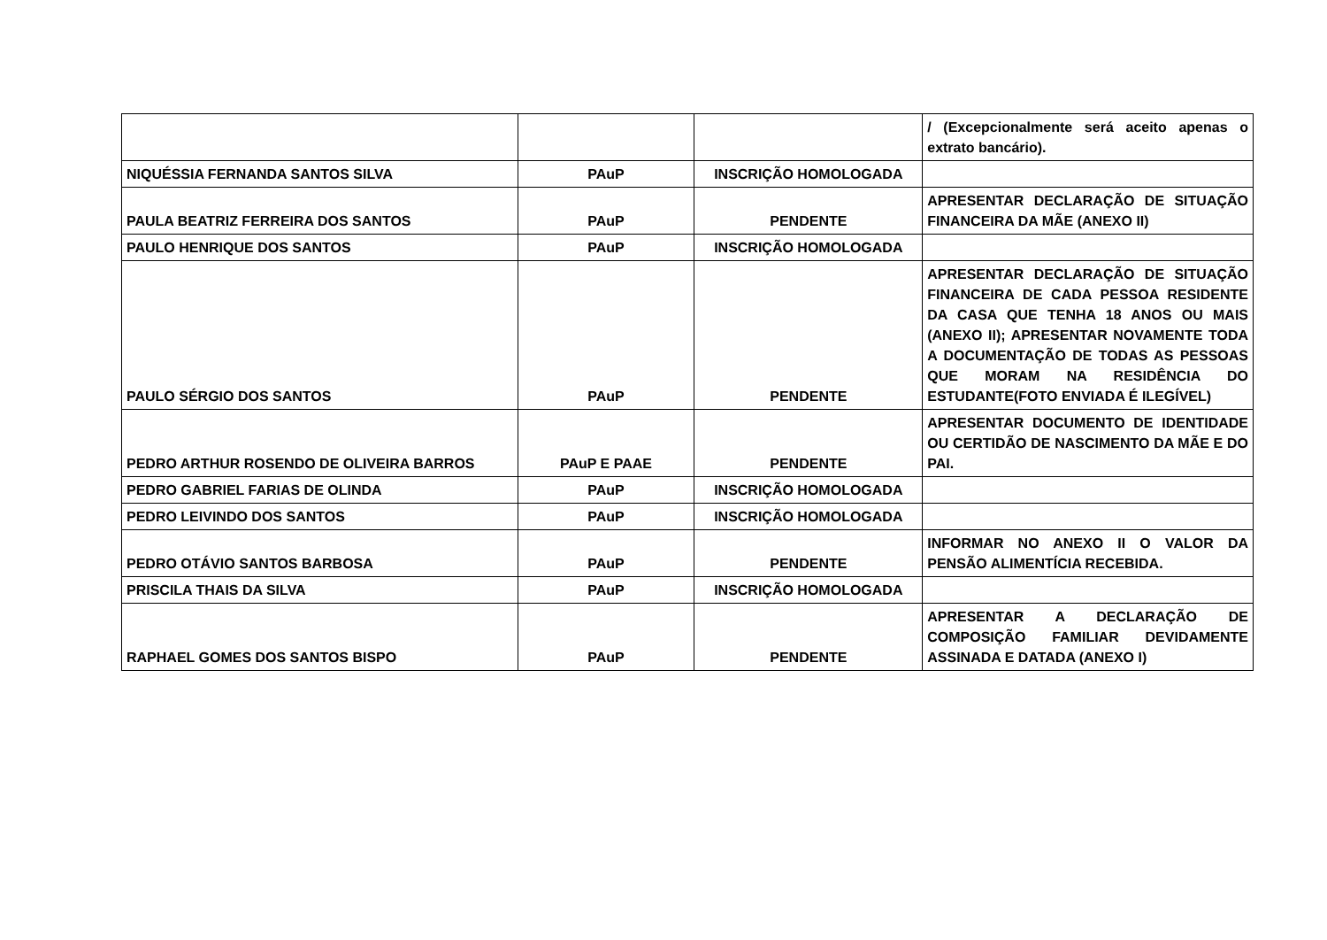| | | | / (Excepcionalmente será aceito apenas o extrato bancário). |
| NIQUÉSSIA FERNANDA SANTOS SILVA | PAuP | INSCRIÇÃO HOMOLOGADA | |
| PAULA BEATRIZ FERREIRA DOS SANTOS | PAuP | PENDENTE | APRESENTAR DECLARAÇÃO DE SITUAÇÃO FINANCEIRA DA MÃE (ANEXO II) |
| PAULO HENRIQUE DOS SANTOS | PAuP | INSCRIÇÃO HOMOLOGADA | |
| PAULO SÉRGIO DOS SANTOS | PAuP | PENDENTE | APRESENTAR DECLARAÇÃO DE SITUAÇÃO FINANCEIRA DE CADA PESSOA RESIDENTE DA CASA QUE TENHA 18 ANOS OU MAIS (ANEXO II); APRESENTAR NOVAMENTE TODA A DOCUMENTAÇÃO DE TODAS AS PESSOAS QUE MORAM NA RESIDÊNCIA DO ESTUDANTE(FOTO ENVIADA É ILEGÍVEL) |
| PEDRO ARTHUR ROSENDO DE OLIVEIRA BARROS | PAuP E PAAE | PENDENTE | APRESENTAR DOCUMENTO DE IDENTIDADE OU CERTIDÃO DE NASCIMENTO DA MÃE E DO PAI. |
| PEDRO GABRIEL FARIAS DE OLINDA | PAuP | INSCRIÇÃO HOMOLOGADA | |
| PEDRO LEIVINDO DOS SANTOS | PAuP | INSCRIÇÃO HOMOLOGADA | |
| PEDRO OTÁVIO SANTOS BARBOSA | PAuP | PENDENTE | INFORMAR NO ANEXO II O VALOR DA PENSÃO ALIMENTÍCIA RECEBIDA. |
| PRISCILA THAIS DA SILVA | PAuP | INSCRIÇÃO HOMOLOGADA | |
| RAPHAEL GOMES DOS SANTOS BISPO | PAuP | PENDENTE | APRESENTAR A DECLARAÇÃO DE COMPOSIÇÃO FAMILIAR DEVIDAMENTE ASSINADA E DATADA (ANEXO I) |